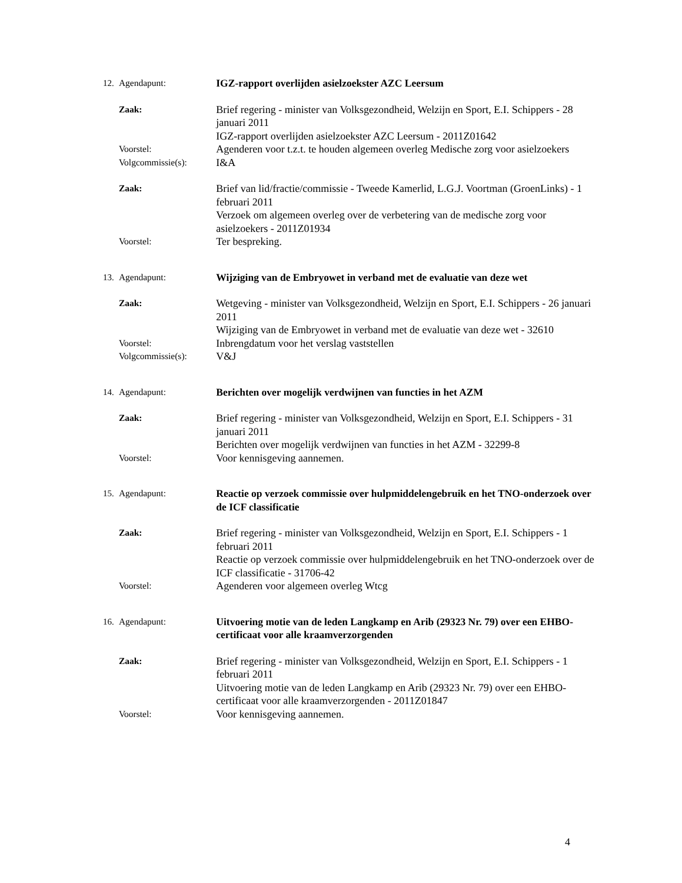12. Agendapunt: IGZ-rapport overlijden asielzoekster AZC Leersum
Zaak:
Brief regering - minister van Volksgezondheid, Welzijn en Sport, E.I. Schippers - 28 januari 2011
IGZ-rapport overlijden asielzoekster AZC Leersum - 2011Z01642
Voorstel:
Agenderen voor t.z.t. te houden algemeen overleg Medische zorg voor asielzoekers
Volgcommissie(s):
I&A
Zaak:
Brief van lid/fractie/commissie - Tweede Kamerlid, L.G.J. Voortman (GroenLinks) - 1 februari 2011
Verzoek om algemeen overleg over de verbetering van de medische zorg voor asielzoekers - 2011Z01934
Voorstel:
Ter bespreking.
13. Agendapunt: Wijziging van de Embryowet in verband met de evaluatie van deze wet
Zaak:
Wetgeving - minister van Volksgezondheid, Welzijn en Sport, E.I. Schippers - 26 januari 2011
Wijziging van de Embryowet in verband met de evaluatie van deze wet - 32610
Voorstel:
Inbrengdatum voor het verslag vaststellen
Volgcommissie(s):
V&J
14. Agendapunt: Berichten over mogelijk verdwijnen van functies in het AZM
Zaak:
Brief regering - minister van Volksgezondheid, Welzijn en Sport, E.I. Schippers - 31 januari 2011
Berichten over mogelijk verdwijnen van functies in het AZM - 32299-8
Voorstel:
Voor kennisgeving aannemen.
15. Agendapunt: Reactie op verzoek commissie over hulpmiddelengebruik en het TNO-onderzoek over de ICF classificatie
Zaak:
Brief regering - minister van Volksgezondheid, Welzijn en Sport, E.I. Schippers - 1 februari 2011
Reactie op verzoek commissie over hulpmiddelengebruik en het TNO-onderzoek over de ICF classificatie - 31706-42
Voorstel:
Agenderen voor algemeen overleg Wtcg
16. Agendapunt: Uitvoering motie van de leden Langkamp en Arib (29323 Nr. 79) over een EHBO-certificaat voor alle kraamverzorgenden
Zaak:
Brief regering - minister van Volksgezondheid, Welzijn en Sport, E.I. Schippers - 1 februari 2011
Uitvoering motie van de leden Langkamp en Arib (29323 Nr. 79) over een EHBO-certificaat voor alle kraamverzorgenden - 2011Z01847
Voorstel:
Voor kennisgeving aannemen.
4